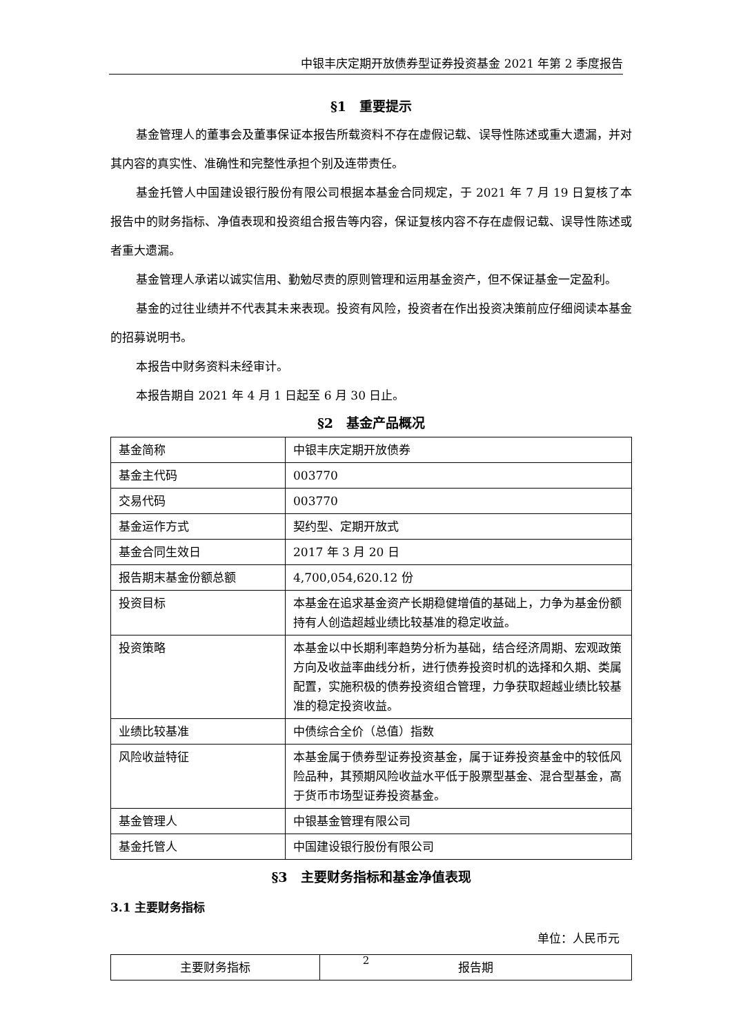中银丰庆定期开放债券型证券投资基金 2021 年第 2 季度报告
§1　重要提示
基金管理人的董事会及董事保证本报告所载资料不存在虚假记载、误导性陈述或重大遗漏，并对其内容的真实性、准确性和完整性承担个别及连带责任。
基金托管人中国建设银行股份有限公司根据本基金合同规定，于 2021 年 7 月 19 日复核了本报告中的财务指标、净值表现和投资组合报告等内容，保证复核内容不存在虚假记载、误导性陈述或者重大遗漏。
基金管理人承诺以诚实信用、勤勉尽责的原则管理和运用基金资产，但不保证基金一定盈利。
基金的过往业绩并不代表其未来表现。投资有风险，投资者在作出投资决策前应仔细阅读本基金的招募说明书。
本报告中财务资料未经审计。
本报告期自 2021 年 4 月 1 日起至 6 月 30 日止。
§2　基金产品概况
| 基金简称 | 中银丰庆定期开放债券 |
| 基金主代码 | 003770 |
| 交易代码 | 003770 |
| 基金运作方式 | 契约型、定期开放式 |
| 基金合同生效日 | 2017 年 3 月 20 日 |
| 报告期末基金份额总额 | 4,700,054,620.12 份 |
| 投资目标 | 本基金在追求基金资产长期稳健增值的基础上，力争为基金份额持有人创造超越业绩比较基准的稳定收益。 |
| 投资策略 | 本基金以中长期利率趋势分析为基础，结合经济周期、宏观政策方向及收益率曲线分析，进行债券投资时机的选择和久期、类属配置，实施积极的债券投资组合管理，力争获取超越业绩比较基准的稳定投资收益。 |
| 业绩比较基准 | 中债综合全价（总值）指数 |
| 风险收益特征 | 本基金属于债券型证券投资基金，属于证券投资基金中的较低风险品种，其预期风险收益水平低于股票型基金、混合型基金，高于货币市场型证券投资基金。 |
| 基金管理人 | 中银基金管理有限公司 |
| 基金托管人 | 中国建设银行股份有限公司 |
§3　主要财务指标和基金净值表现
3.1 主要财务指标
单位：人民币元
| 主要财务指标 | 报告期 |
2